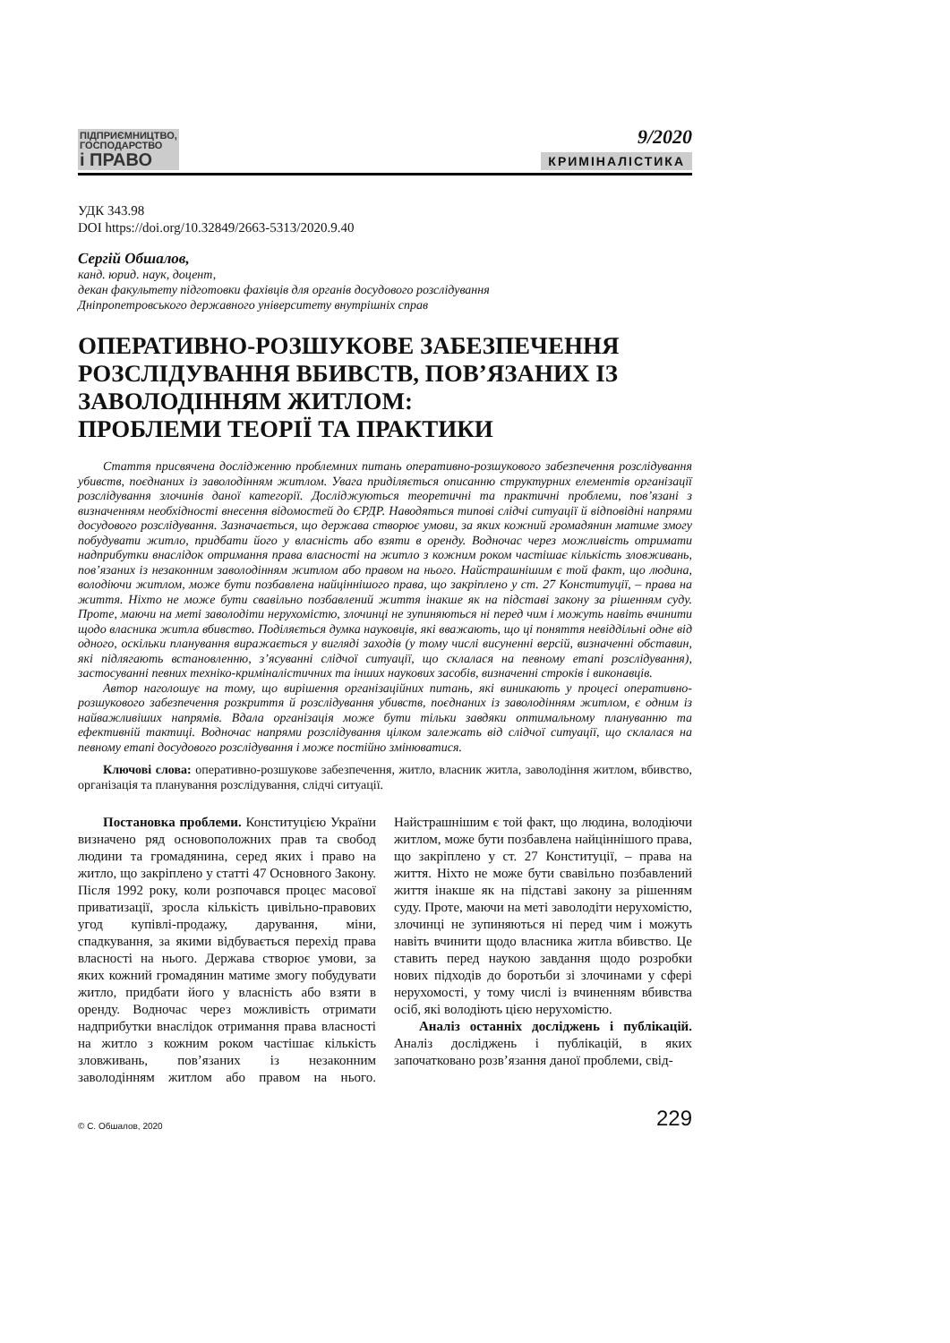ПІДПРИЄМНИЦТВО,
ГОСПОДАРСТВО
і ПРАВО
9/2020
КРИМІНАЛІСТИКА
УДК 343.98
DOI https://doi.org/10.32849/2663-5313/2020.9.40
Сергій Обшалов,
канд. юрид. наук, доцент,
декан факультету підготовки фахівців для органів досудового розслідування
Дніпропетровського державного університету внутрішніх справ
ОПЕРАТИВНО-РОЗШУКОВЕ ЗАБЕЗПЕЧЕННЯ РОЗСЛІДУВАННЯ ВБИВСТВ, ПОВ’ЯЗАНИХ ІЗ ЗАВОЛОДІННЯМ ЖИТЛОМ:
ПРОБЛЕМИ ТЕОРІЇ ТА ПРАКТИКИ
Стаття присвячена дослідженню проблемних питань оперативно-розшукового забезпечення розслідування убивств, поєднаних із заволодінням житлом. Увага приділяється описанню структурних елементів організації розслідування злочинів даної категорії. Досліджуються теоретичні та практичні проблеми, пов’язані з визначенням необхідності внесення відомостей до ЄРДР. Наводяться типові слідчі ситуації й відповідні напрями досудового розслідування. Зазначається, що держава створює умови, за яких кожний громадянин матиме змогу побудувати житло, придбати його у власність або взяти в оренду. Водночас через можливість отримати надприбутки внаслідок отримання права власності на житло з кожним роком частішає кількість зловживань, пов’язаних із незаконним заволодінням житлом або правом на нього. Найстрашнішим є той факт, що людина, володіючи житлом, може бути позбавлена найціннішого права, що закріплено у ст. 27 Конституції, – права на життя. Ніхто не може бути свавільно позбавлений життя інакше як на підставі закону за рішенням суду. Проте, маючи на меті заволодіти нерухомістю, злочинці не зупиняються ні перед чим і можуть навіть вчинити щодо власника житла вбивство. Поділяється думка науковців, які вважають, що ці поняття невіддільні одне від одного, оскільки планування виражається у вигляді заходів (у тому числі висуненні версій, визначенні обставин, які підлягають встановленню, з’ясуванні слідчої ситуації, що склалася на певному етапі розслідування), застосуванні певних техніко-криміналістичних та інших наукових засобів, визначенні строків і виконавців.
Автор наголошує на тому, що вирішення організаційних питань, які виникають у процесі оперативно-розшукового забезпечення розкриття й розслідування убивств, поєднаних із заволодінням житлом, є одним із найважливіших напрямів. Вдала організація може бути тільки завдяки оптимальному плануванню та ефективній тактиці. Водночас напрями розслідування цілком залежать від слідчої ситуації, що склалася на певному етапі досудового розслідування і може постійно змінюватися.
Ключові слова: оперативно-розшукове забезпечення, житло, власник житла, заволодіння житлом, вбивство, організація та планування розслідування, слідчі ситуації.
Постановка проблеми. Конституцією України визначено ряд основоположних прав та свобод людини та громадянина, серед яких і право на житло, що закріплено у статті 47 Основного Закону. Після 1992 року, коли розпочався процес масової приватизації, зросла кількість цивільно-правових угод купівлі-продажу, дарування, міни, спадкування, за якими відбувається перехід права власності на нього. Держава створює умови, за яких кожний громадянин матиме змогу побудувати житло, придбати його у власність або взяти в оренду. Водночас через можливість отримати надприбутки внаслідок отримання права власності на житло з кожним роком частішає кількість зловживань, пов’язаних із незаконним заволодінням житлом або правом на нього. Найстрашнішим є той факт, що людина, володіючи житлом, може бути позбавлена найціннішого права, що закріплено у ст. 27 Конституції, – права на життя. Ніхто не може бути свавільно позбавлений життя інакше як на підставі закону за рішенням суду. Проте, маючи на меті заволодіти нерухомістю, злочинці не зупиняються ні перед чим і можуть навіть вчинити щодо власника житла вбивство. Це ставить перед наукою завдання щодо розробки нових підходів до боротьби зі злочинами у сфері нерухомості, у тому числі із вчиненням вбивства осіб, які володіють цією нерухомістю.
Аналіз останніх досліджень і публікацій. Аналіз досліджень і публікацій, в яких започатковано розв’язання даної проблеми, свід-
© С. Обшалов, 2020 229